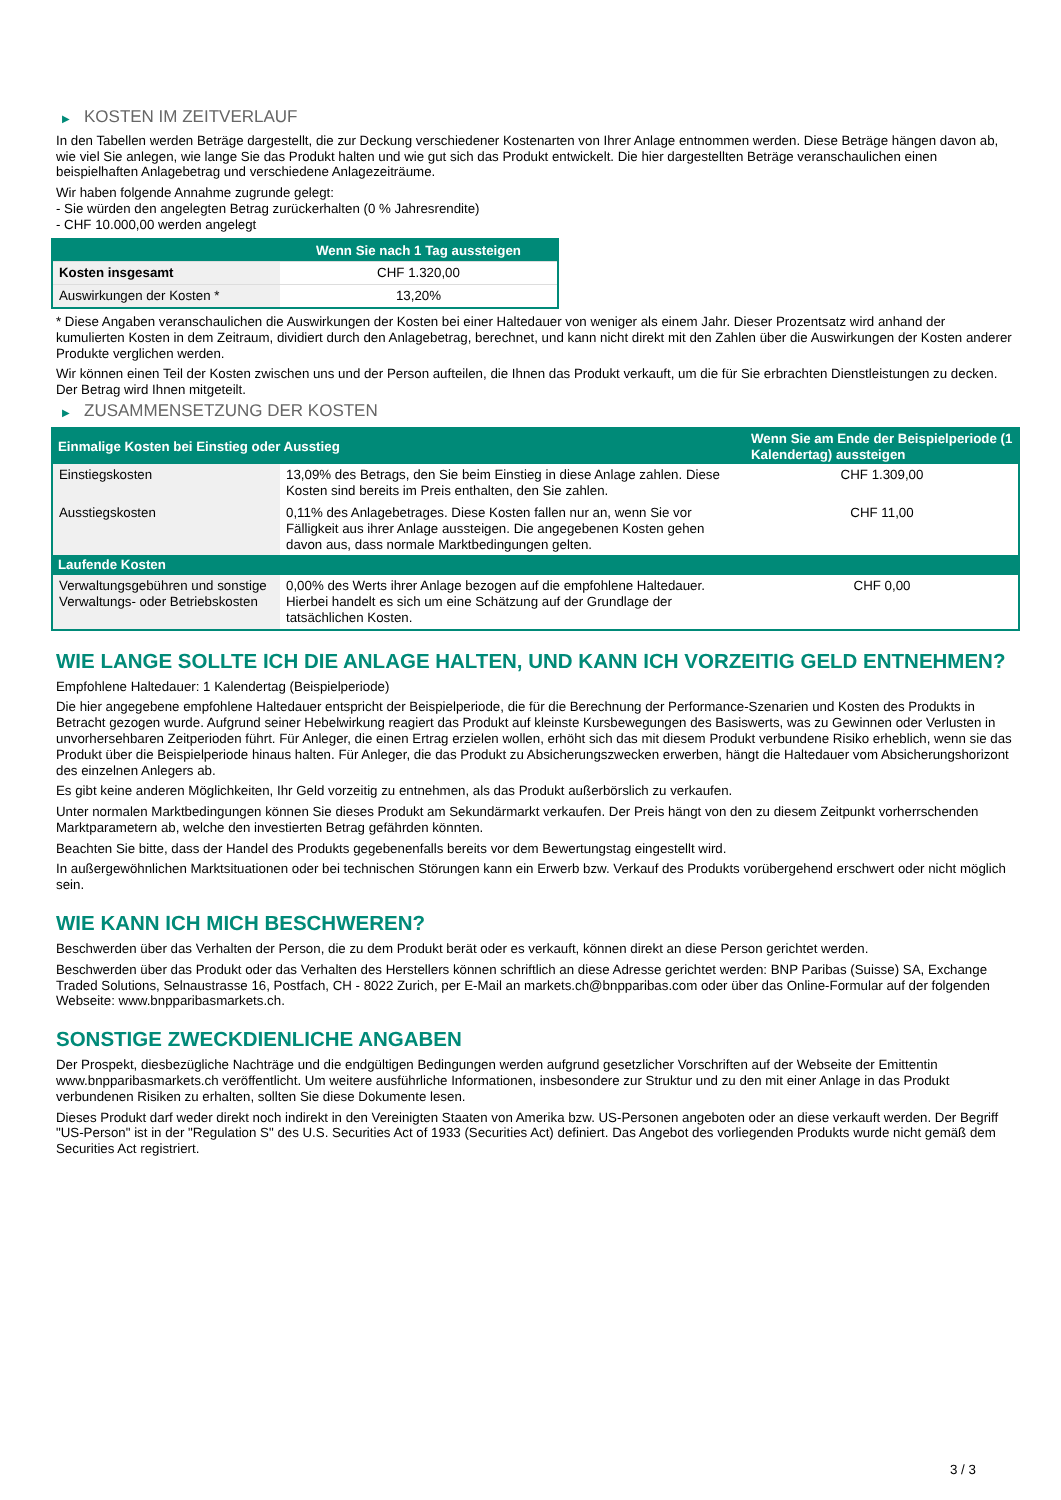▶ KOSTEN IM ZEITVERLAUF
In den Tabellen werden Beträge dargestellt, die zur Deckung verschiedener Kostenarten von Ihrer Anlage entnommen werden. Diese Beträge hängen davon ab, wie viel Sie anlegen, wie lange Sie das Produkt halten und wie gut sich das Produkt entwickelt. Die hier dargestellten Beträge veranschaulichen einen beispielhaften Anlagebetrag und verschiedene Anlagezeiträume.
Wir haben folgende Annahme zugrunde gelegt:
- Sie würden den angelegten Betrag zurückerhalten (0 % Jahresrendite)
- CHF 10.000,00 werden angelegt
| | Wenn Sie nach 1 Tag aussteigen |
| --- | --- |
| Kosten insgesamt | CHF 1.320,00 |
| Auswirkungen der Kosten * | 13,20% |
* Diese Angaben veranschaulichen die Auswirkungen der Kosten bei einer Haltedauer von weniger als einem Jahr. Dieser Prozentsatz wird anhand der kumulierten Kosten in dem Zeitraum, dividiert durch den Anlagebetrag, berechnet, und kann nicht direkt mit den Zahlen über die Auswirkungen der Kosten anderer Produkte verglichen werden.
Wir können einen Teil der Kosten zwischen uns und der Person aufteilen, die Ihnen das Produkt verkauft, um die für Sie erbrachten Dienstleistungen zu decken. Der Betrag wird Ihnen mitgeteilt.
▶ ZUSAMMENSETZUNG DER KOSTEN
| Einmalige Kosten bei Einstieg oder Ausstieg | | Wenn Sie am Ende der Beispielperiode (1 Kalendertag) aussteigen |
| --- | --- | --- |
| Einstiegskosten | 13,09% des Betrags, den Sie beim Einstieg in diese Anlage zahlen. Diese Kosten sind bereits im Preis enthalten, den Sie zahlen. | CHF 1.309,00 |
| Ausstiegskosten | 0,11% des Anlagebetrages. Diese Kosten fallen nur an, wenn Sie vor Fälligkeit aus ihrer Anlage aussteigen. Die angegebenen Kosten gehen davon aus, dass normale Marktbedingungen gelten. | CHF 11,00 |
| Laufende Kosten | | |
| Verwaltungsgebühren und sonstige Verwaltungs- oder Betriebskosten | 0,00% des Werts ihrer Anlage bezogen auf die empfohlene Haltedauer. Hierbei handelt es sich um eine Schätzung auf der Grundlage der tatsächlichen Kosten. | CHF 0,00 |
WIE LANGE SOLLTE ICH DIE ANLAGE HALTEN, UND KANN ICH VORZEITIG GELD ENTNEHMEN?
Empfohlene Haltedauer: 1 Kalendertag (Beispielperiode)
Die hier angegebene empfohlene Haltedauer entspricht der Beispielperiode, die für die Berechnung der Performance-Szenarien und Kosten des Produkts in Betracht gezogen wurde. Aufgrund seiner Hebelwirkung reagiert das Produkt auf kleinste Kursbewegungen des Basiswerts, was zu Gewinnen oder Verlusten in unvorhersehbaren Zeitperioden führt. Für Anleger, die einen Ertrag erzielen wollen, erhöht sich das mit diesem Produkt verbundene Risiko erheblich, wenn sie das Produkt über die Beispielperiode hinaus halten. Für Anleger, die das Produkt zu Absicherungszwecken erwerben, hängt die Haltedauer vom Absicherungshorizont des einzelnen Anlegers ab.
Es gibt keine anderen Möglichkeiten, Ihr Geld vorzeitig zu entnehmen, als das Produkt außerbörslich zu verkaufen.
Unter normalen Marktbedingungen können Sie dieses Produkt am Sekundärmarkt verkaufen. Der Preis hängt von den zu diesem Zeitpunkt vorherrschenden Marktparametern ab, welche den investierten Betrag gefährden könnten.
Beachten Sie bitte, dass der Handel des Produkts gegebenenfalls bereits vor dem Bewertungstag eingestellt wird.
In außergewöhnlichen Marktsituationen oder bei technischen Störungen kann ein Erwerb bzw. Verkauf des Produkts vorübergehend erschwert oder nicht möglich sein.
WIE KANN ICH MICH BESCHWEREN?
Beschwerden über das Verhalten der Person, die zu dem Produkt berät oder es verkauft, können direkt an diese Person gerichtet werden.
Beschwerden über das Produkt oder das Verhalten des Herstellers können schriftlich an diese Adresse gerichtet werden: BNP Paribas (Suisse) SA, Exchange Traded Solutions, Selnaustrasse 16, Postfach, CH - 8022 Zurich, per E-Mail an markets.ch@bnpparibas.com oder über das Online-Formular auf der folgenden Webseite: www.bnpparibasmarkets.ch.
SONSTIGE ZWECKDIENLICHE ANGABEN
Der Prospekt, diesbezügliche Nachträge und die endgültigen Bedingungen werden aufgrund gesetzlicher Vorschriften auf der Webseite der Emittentin www.bnpparibasmarkets.ch veröffentlicht. Um weitere ausführliche Informationen, insbesondere zur Struktur und zu den mit einer Anlage in das Produkt verbundenen Risiken zu erhalten, sollten Sie diese Dokumente lesen.
Dieses Produkt darf weder direkt noch indirekt in den Vereinigten Staaten von Amerika bzw. US-Personen angeboten oder an diese verkauft werden. Der Begriff "US-Person" ist in der "Regulation S" des U.S. Securities Act of 1933 (Securities Act) definiert. Das Angebot des vorliegenden Produkts wurde nicht gemäß dem Securities Act registriert.
3 / 3